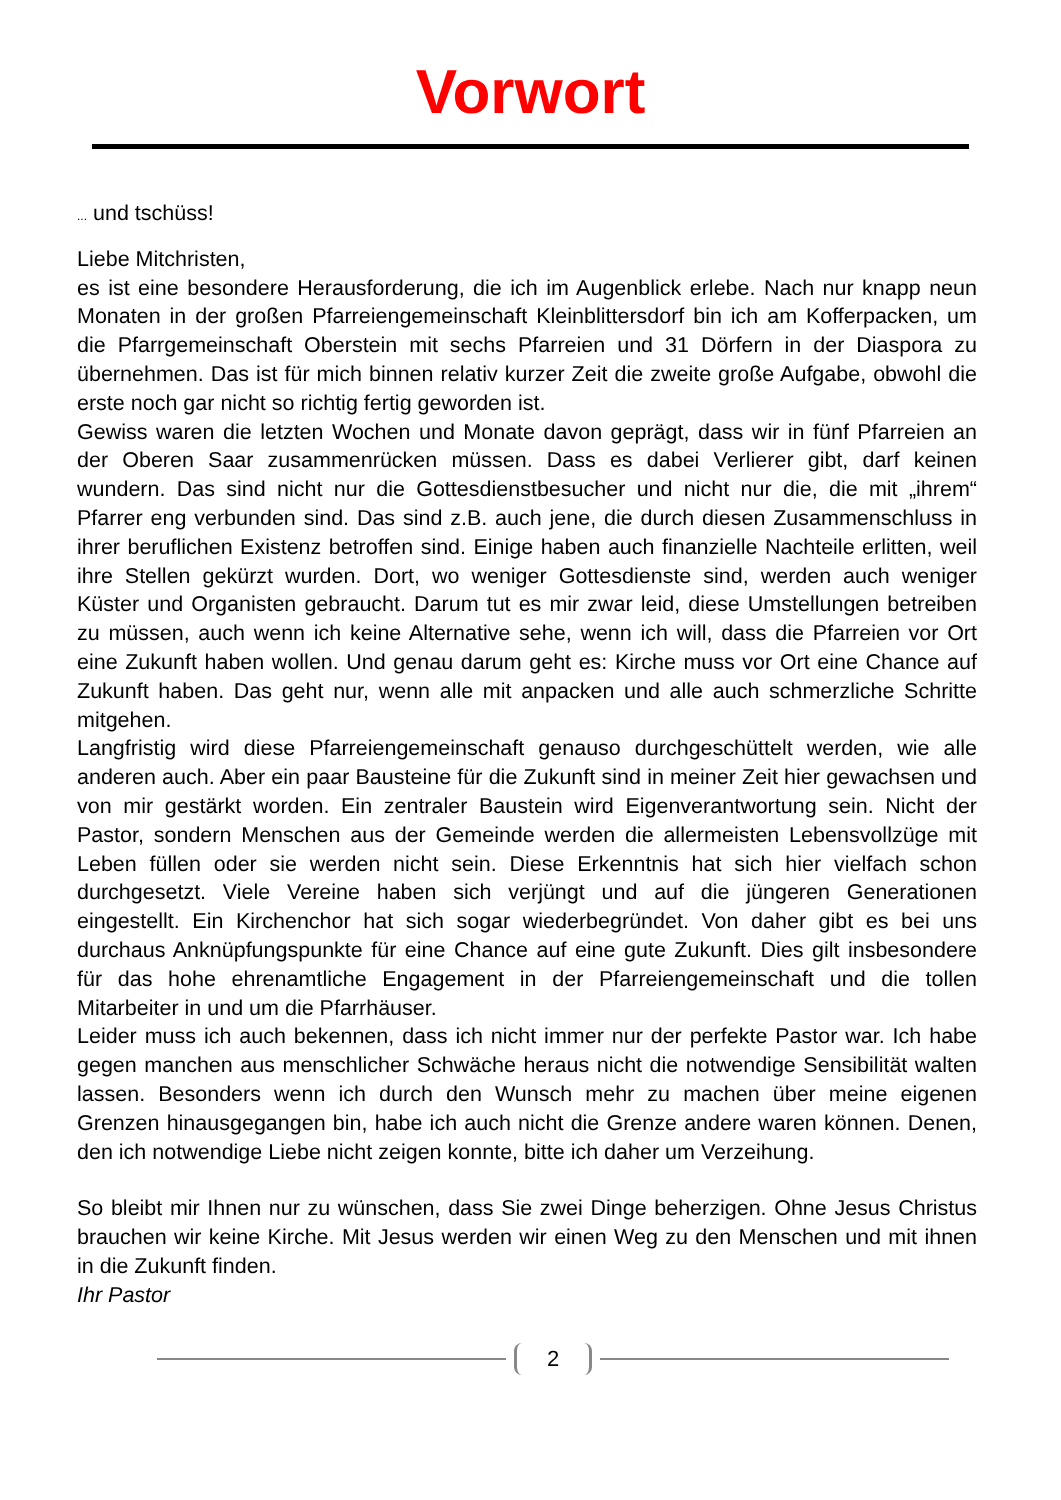Vorwort
... und tschüss!
Liebe Mitchristen,
es ist eine besondere Herausforderung, die ich im Augenblick erlebe. Nach nur knapp neun Monaten in der großen Pfarreiengemeinschaft Kleinblittersdorf bin ich am Kofferpacken, um die Pfarrgemeinschaft Oberstein mit sechs Pfarreien und 31 Dörfern in der Diaspora zu übernehmen. Das ist für mich binnen relativ kurzer Zeit die zweite große Aufgabe, obwohl die erste noch gar nicht so richtig fertig geworden ist.
Gewiss waren die letzten Wochen und Monate davon geprägt, dass wir in fünf Pfarreien an der Oberen Saar zusammenrücken müssen. Dass es dabei Verlierer gibt, darf keinen wundern. Das sind nicht nur die Gottesdienstbesucher und nicht nur die, die mit „ihrem“ Pfarrer eng verbunden sind. Das sind z.B. auch jene, die durch diesen Zusammenschluss in ihrer beruflichen Existenz betroffen sind. Einige haben auch finanzielle Nachteile erlitten, weil ihre Stellen gekürzt wurden. Dort, wo weniger Gottesdienste sind, werden auch weniger Küster und Organisten gebraucht. Darum tut es mir zwar leid, diese Umstellungen betreiben zu müssen, auch wenn ich keine Alternative sehe, wenn ich will, dass die Pfarreien vor Ort eine Zukunft haben wollen. Und genau darum geht es: Kirche muss vor Ort eine Chance auf Zukunft haben. Das geht nur, wenn alle mit anpacken und alle auch schmerzliche Schritte mitgehen.
Langfristig wird diese Pfarreiengemeinschaft genauso durchgeschüttelt werden, wie alle anderen auch. Aber ein paar Bausteine für die Zukunft sind in meiner Zeit hier gewachsen und von mir gestärkt worden. Ein zentraler Baustein wird Eigenverantwortung sein. Nicht der Pastor, sondern Menschen aus der Gemeinde werden die allermeisten Lebensvollzüge mit Leben füllen oder sie werden nicht sein. Diese Erkenntnis hat sich hier vielfach schon durchgesetzt. Viele Vereine haben sich verjüngt und auf die jüngeren Generationen eingestellt. Ein Kirchenchor hat sich sogar wiederbegründet. Von daher gibt es bei uns durchaus Anknüpfungspunkte für eine Chance auf eine gute Zukunft. Dies gilt insbesondere für das hohe ehrenamtliche Engagement in der Pfarreiengemeinschaft und die tollen Mitarbeiter in und um die Pfarrhäuser.
Leider muss ich auch bekennen, dass ich nicht immer nur der perfekte Pastor war. Ich habe gegen manchen aus menschlicher Schwäche heraus nicht die notwendige Sensibilität walten lassen. Besonders wenn ich durch den Wunsch mehr zu machen über meine eigenen Grenzen hinausgegangen bin, habe ich auch nicht die Grenze andere waren können. Denen, den ich notwendige Liebe nicht zeigen konnte, bitte ich daher um Verzeihung.
So bleibt mir Ihnen nur zu wünschen, dass Sie zwei Dinge beherzigen. Ohne Jesus Christus brauchen wir keine Kirche. Mit Jesus werden wir einen Weg zu den Menschen und mit ihnen in die Zukunft finden.
Ihr Pastor
2